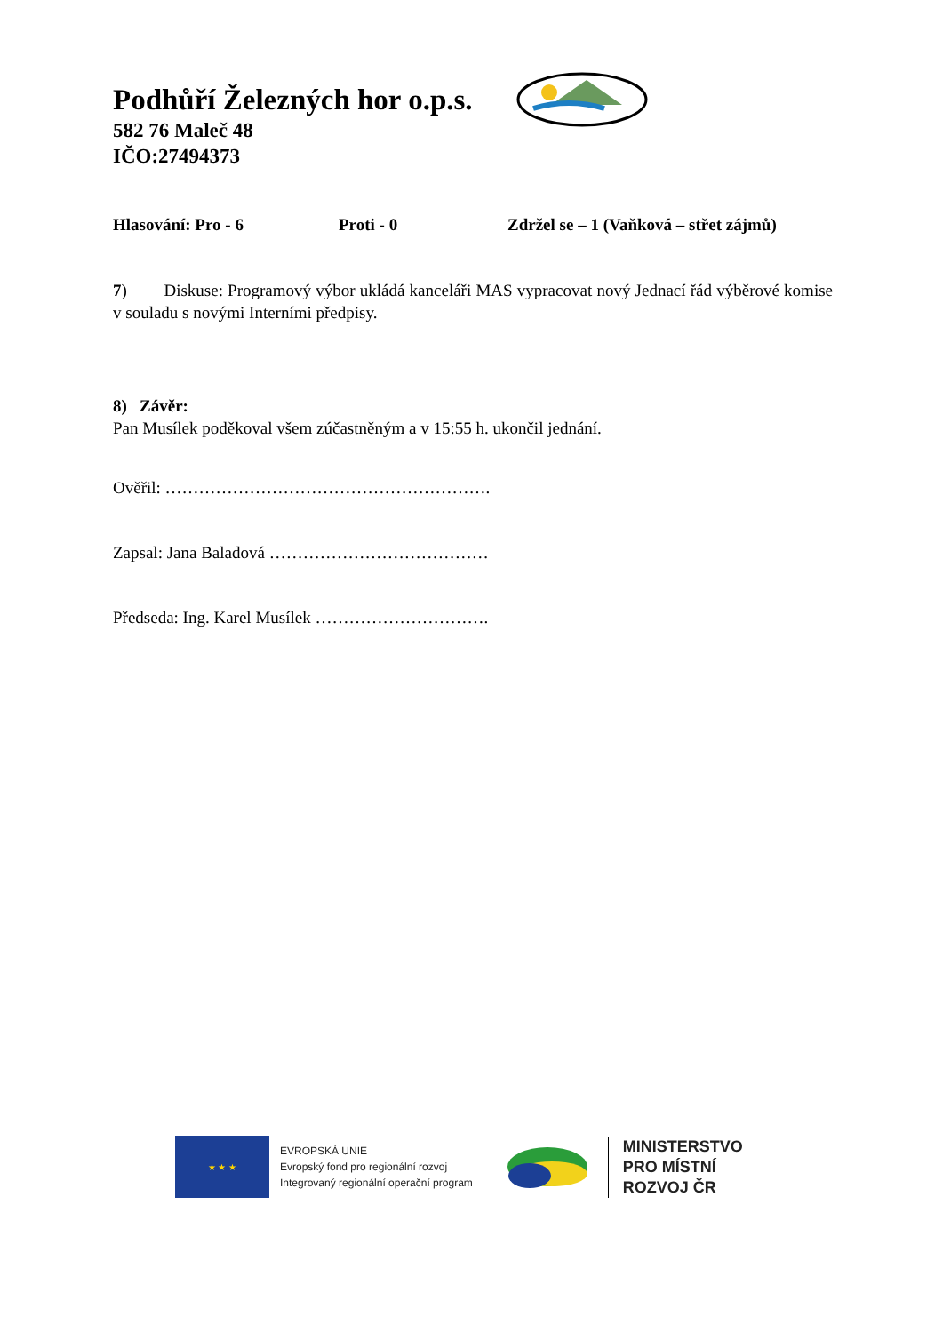Podhůří Železných hor o.p.s.
582 76 Maleč 48
IČO:27494373
Hlasování: Pro - 6 Proti - 0 Zdržel se – 1 (Vaňková – střet zájmů)
7) Diskuse: Programový výbor ukládá kanceláři MAS vypracovat nový Jednací řád výběrové komise v souladu s novými Interními předpisy.
8) Závěr:
Pan Musílek poděkoval všem zúčastněným a v 15:55 h. ukončil jednání.
Ověřil: ………………………………………………….
Zapsal: Jana Baladová …………………………………
Předseda: Ing. Karel Musílek ………………………….
★ ★ ★
EVROPSKÁ UNIE
Evropský fond pro regionální rozvoj
Integrovaný regionální operační program
MINISTERSTVO
PRO MÍSTNÍ
ROZVOJ ČR